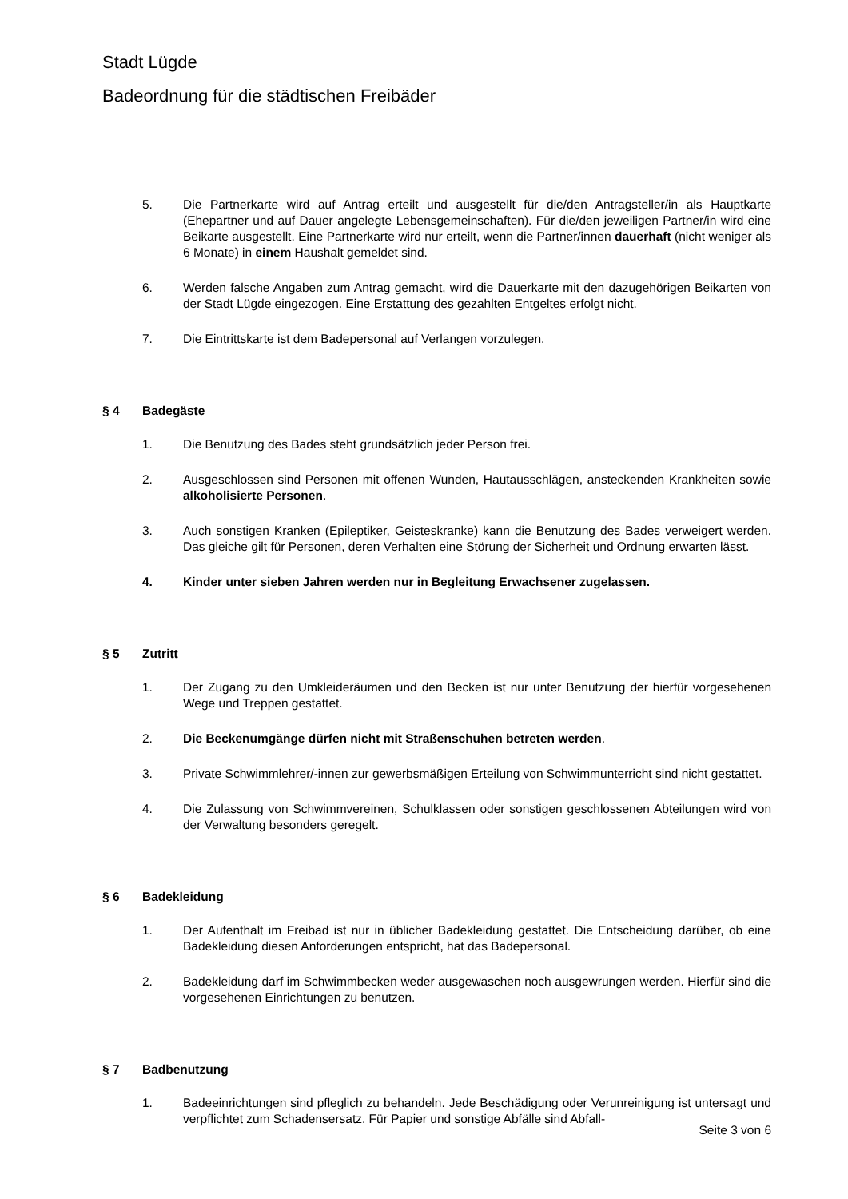Stadt Lügde
Badeordnung für die städtischen Freibäder
5. Die Partnerkarte wird auf Antrag erteilt und ausgestellt für die/den Antragsteller/in als Hauptkarte (Ehepartner und auf Dauer angelegte Lebensgemeinschaften). Für die/den jeweiligen Partner/in wird eine Beikarte ausgestellt. Eine Partnerkarte wird nur erteilt, wenn die Partner/innen dauerhaft (nicht weniger als 6 Monate) in einem Haushalt gemeldet sind.
6. Werden falsche Angaben zum Antrag gemacht, wird die Dauerkarte mit den dazugehörigen Beikarten von der Stadt Lügde eingezogen. Eine Erstattung des gezahlten Entgeltes erfolgt nicht.
7. Die Eintrittskarte ist dem Badepersonal auf Verlangen vorzulegen.
§ 4 Badegäste
1. Die Benutzung des Bades steht grundsätzlich jeder Person frei.
2. Ausgeschlossen sind Personen mit offenen Wunden, Hautausschlägen, ansteckenden Krankheiten sowie alkoholisierte Personen.
3. Auch sonstigen Kranken (Epileptiker, Geisteskranke) kann die Benutzung des Bades verweigert werden. Das gleiche gilt für Personen, deren Verhalten eine Störung der Sicherheit und Ordnung erwarten lässt.
4. Kinder unter sieben Jahren werden nur in Begleitung Erwachsener zugelassen.
§ 5 Zutritt
1. Der Zugang zu den Umkleideräumen und den Becken ist nur unter Benutzung der hierfür vorgesehenen Wege und Treppen gestattet.
2. Die Beckenumgänge dürfen nicht mit Straßenschuhen betreten werden.
3. Private Schwimmlehrer/-innen zur gewerbsmäßigen Erteilung von Schwimmunterricht sind nicht gestattet.
4. Die Zulassung von Schwimmvereinen, Schulklassen oder sonstigen geschlossenen Abteilungen wird von der Verwaltung besonders geregelt.
§ 6 Badekleidung
1. Der Aufenthalt im Freibad ist nur in üblicher Badekleidung gestattet. Die Entscheidung darüber, ob eine Badekleidung diesen Anforderungen entspricht, hat das Badepersonal.
2. Badekleidung darf im Schwimmbecken weder ausgewaschen noch ausgewrungen werden. Hierfür sind die vorgesehenen Einrichtungen zu benutzen.
§ 7 Badbenutzung
1. Badeeinrichtungen sind pfleglich zu behandeln. Jede Beschädigung oder Verunreinigung ist untersagt und verpflichtet zum Schadensersatz. Für Papier und sonstige Abfälle sind Abfall-
Seite 3 von 6